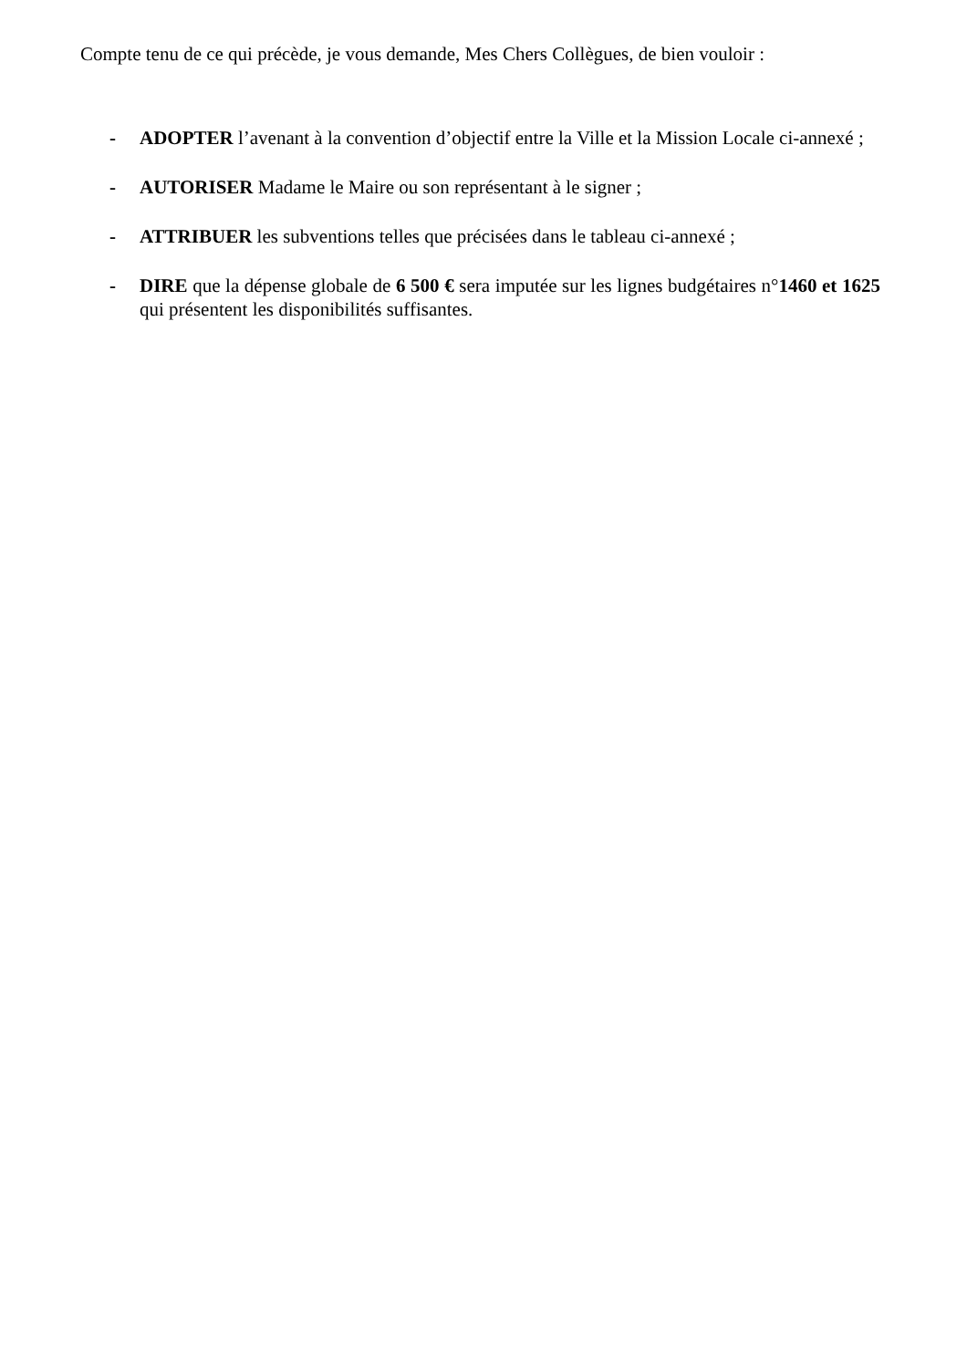Compte tenu de ce qui précède, je vous demande, Mes Chers Collègues, de bien vouloir :
- ADOPTER l’avenant à la convention d’objectif entre la Ville et la Mission Locale ci-annexé ;
- AUTORISER Madame le Maire ou son représentant à le signer ;
- ATTRIBUER les subventions telles que précisées dans le tableau ci-annexé ;
- DIRE que la dépense globale de 6 500 € sera imputée sur les lignes budgétaires n°1460 et 1625 qui présentent les disponibilités suffisantes.